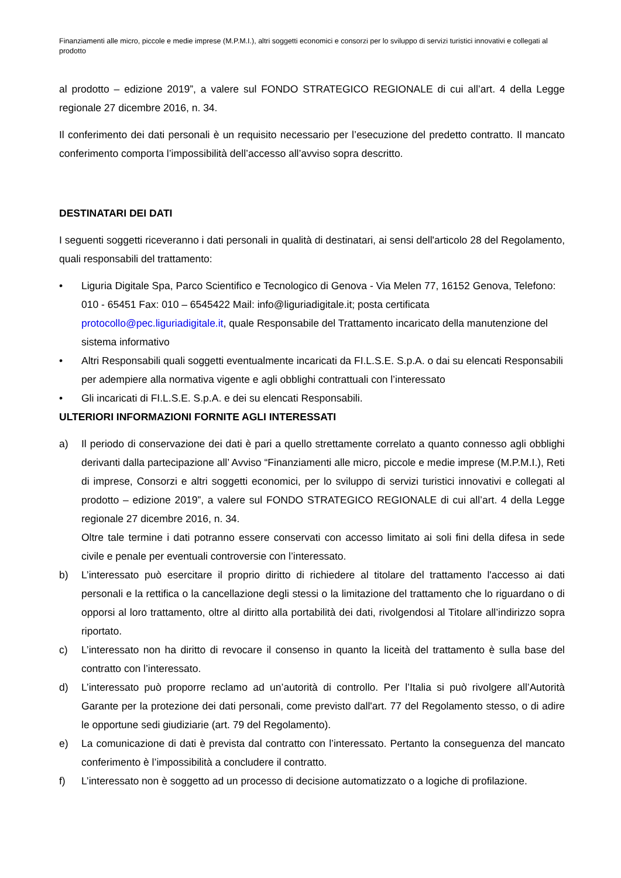Finanziamenti alle micro, piccole e medie imprese (M.P.M.I.), altri soggetti economici e consorzi per lo sviluppo di servizi turistici innovativi e collegati al prodotto
al prodotto – edizione 2019”, a valere sul FONDO STRATEGICO REGIONALE di cui all’art. 4 della Legge regionale 27 dicembre 2016, n. 34.
Il conferimento dei dati personali è un requisito necessario per l’esecuzione del predetto contratto. Il mancato conferimento comporta l’impossibilità dell’accesso all’avviso sopra descritto.
DESTINATARI DEI DATI
I seguenti soggetti riceveranno i dati personali in qualità di destinatari, ai sensi dell'articolo 28 del Regolamento, quali responsabili del trattamento:
• Liguria Digitale Spa, Parco Scientifico e Tecnologico di Genova - Via Melen 77, 16152 Genova, Telefono: 010 - 65451 Fax: 010 – 6545422 Mail: info@liguriadigitale.it; posta certificata protocollo@pec.liguriadigitale.it, quale Responsabile del Trattamento incaricato della manutenzione del sistema informativo
• Altri Responsabili quali soggetti eventualmente incaricati da FI.L.S.E. S.p.A. o dai su elencati Responsabili per adempiere alla normativa vigente e agli obblighi contrattuali con l’interessato
• Gli incaricati di FI.L.S.E. S.p.A. e dei su elencati Responsabili.
ULTERIORI INFORMAZIONI FORNITE AGLI INTERESSATI
a) Il periodo di conservazione dei dati è pari a quello strettamente correlato a quanto connesso agli obblighi derivanti dalla partecipazione all’ Avviso “Finanziamenti alle micro, piccole e medie imprese (M.P.M.I.), Reti di imprese, Consorzi e altri soggetti economici, per lo sviluppo di servizi turistici innovativi e collegati al prodotto – edizione 2019”, a valere sul FONDO STRATEGICO REGIONALE di cui all’art. 4 della Legge regionale 27 dicembre 2016, n. 34.
Oltre tale termine i dati potranno essere conservati con accesso limitato ai soli fini della difesa in sede civile e penale per eventuali controversie con l’interessato.
b) L’interessato può esercitare il proprio diritto di richiedere al titolare del trattamento l'accesso ai dati personali e la rettifica o la cancellazione degli stessi o la limitazione del trattamento che lo riguardano o di opporsi al loro trattamento, oltre al diritto alla portabilità dei dati, rivolgendosi al Titolare all’indirizzo sopra riportato.
c) L’interessato non ha diritto di revocare il consenso in quanto la liceità del trattamento è sulla base del contratto con l’interessato.
d) L’interessato può proporre reclamo ad un’autorità di controllo. Per l’Italia si può rivolgere all’Autorità Garante per la protezione dei dati personali, come previsto dall'art. 77 del Regolamento stesso, o di adire le opportune sedi giudiziarie (art. 79 del Regolamento).
e) La comunicazione di dati è prevista dal contratto con l’interessato. Pertanto la conseguenza del mancato conferimento è l’impossibilità a concludere il contratto.
f) L’interessato non è soggetto ad un processo di decisione automatizzato o a logiche di profilazione.